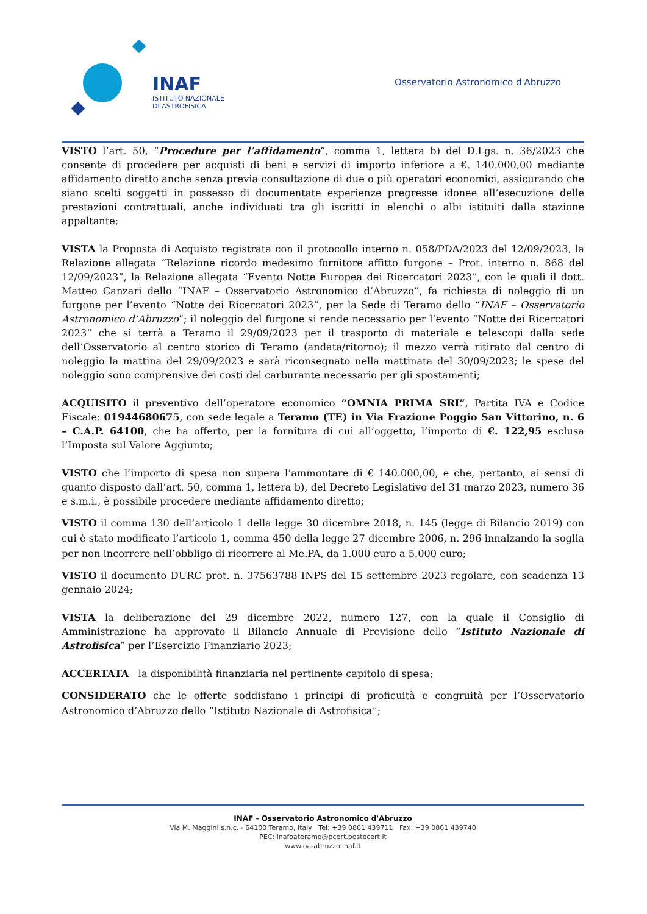INAF
ISTITUTO NAZIONALE
DI ASTROFISICA
Osservatorio Astronomico d'Abruzzo
VISTO l’art. 50, “Procedure per l’affidamento”, comma 1, lettera b) del D.Lgs. n. 36/2023 che consente di procedere per acquisti di beni e servizi di importo inferiore a €. 140.000,00 mediante affidamento diretto anche senza previa consultazione di due o più operatori economici, assicurando che siano scelti soggetti in possesso di documentate esperienze pregresse idonee all’esecuzione delle prestazioni contrattuali, anche individuati tra gli iscritti in elenchi o albi istituiti dalla stazione appaltante;
VISTA la Proposta di Acquisto registrata con il protocollo interno n. 058/PDA/2023 del 12/09/2023, la Relazione allegata “Relazione ricordo medesimo fornitore affitto furgone – Prot. interno n. 868 del 12/09/2023”, la Relazione allegata “Evento Notte Europea dei Ricercatori 2023”, con le quali il dott. Matteo Canzari dello “INAF – Osservatorio Astronomico d’Abruzzo”, fa richiesta di noleggio di un furgone per l’evento “Notte dei Ricercatori 2023”, per la Sede di Teramo dello “INAF – Osservatorio Astronomico d’Abruzzo”; il noleggio del furgone si rende necessario per l’evento “Notte dei Ricercatori 2023” che si terrà a Teramo il 29/09/2023 per il trasporto di materiale e telescopi dalla sede dell’Osservatorio al centro storico di Teramo (andata/ritorno); il mezzo verrà ritirato dal centro di noleggio la mattina del 29/09/2023 e sarà riconsegnato nella mattinata del 30/09/2023; le spese del noleggio sono comprensive dei costi del carburante necessario per gli spostamenti;
ACQUISITO il preventivo dell’operatore economico “OMNIA PRIMA SRL”, Partita IVA e Codice Fiscale: 01944680675, con sede legale a Teramo (TE) in Via Frazione Poggio San Vittorino, n. 6 – C.A.P. 64100, che ha offerto, per la fornitura di cui all’oggetto, l’importo di €. 122,95 esclusa l’Imposta sul Valore Aggiunto;
VISTO che l’importo di spesa non supera l’ammontare di € 140.000,00, e che, pertanto, ai sensi di quanto disposto dall’art. 50, comma 1, lettera b), del Decreto Legislativo del 31 marzo 2023, numero 36 e s.m.i., è possibile procedere mediante affidamento diretto;
VISTO il comma 130 dell’articolo 1 della legge 30 dicembre 2018, n. 145 (legge di Bilancio 2019) con cui è stato modificato l’articolo 1, comma 450 della legge 27 dicembre 2006, n. 296 innalzando la soglia per non incorrere nell’obbligo di ricorrere al Me.PA, da 1.000 euro a 5.000 euro;
VISTO il documento DURC prot. n. 37563788 INPS del 15 settembre 2023 regolare, con scadenza 13 gennaio 2024;
VISTA la deliberazione del 29 dicembre 2022, numero 127, con la quale il Consiglio di Amministrazione ha approvato il Bilancio Annuale di Previsione dello “Istituto Nazionale di Astrofisica” per l’Esercizio Finanziario 2023;
ACCERTATA la disponibilità finanziaria nel pertinente capitolo di spesa;
CONSIDERATO che le offerte soddisfano i principi di proficuità e congruità per l’Osservatorio Astronomico d’Abruzzo dello “Istituto Nazionale di Astrofisica”;
INAF - Osservatorio Astronomico d'Abruzzo
Via M. Maggini s.n.c. - 64100 Teramo, Italy Tel: +39 0861 439711 Fax: +39 0861 439740
PEC: inafoateramo@pcert.postecert.it
www.oa-abruzzo.inaf.it